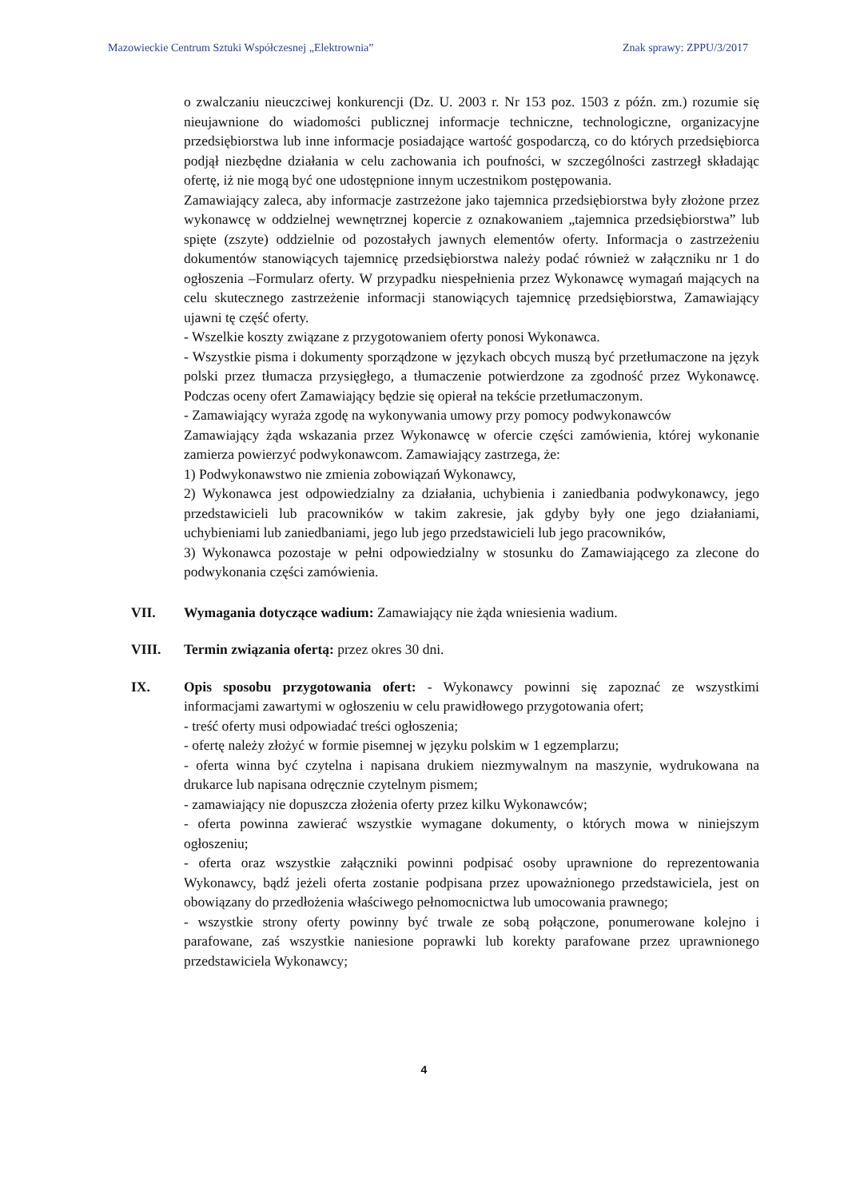Mazowieckie Centrum Sztuki Współczesnej „Elektrownia” Znak sprawy: ZPPU/3/2017
o zwalczaniu nieuczciwej konkurencji (Dz. U. 2003 r. Nr 153 poz. 1503 z późn. zm.) rozumie się nieujawnione do wiadomości publicznej informacje techniczne, technologiczne, organizacyjne przedsiębiorstwa lub inne informacje posiadające wartość gospodarczą, co do których przedsiębiorca podjął niezbędne działania w celu zachowania ich poufności, w szczególności zastrzegł składając ofertę, iż nie mogą być one udostępnione innym uczestnikom postępowania.
Zamawiający zaleca, aby informacje zastrzeżone jako tajemnica przedsiębiorstwa były złożone przez wykonawcę w oddzielnej wewnętrznej kopercie z oznakowaniem „tajemnica przedsiębiorstwa” lub spięte (zszyte) oddzielnie od pozostałych jawnych elementów oferty. Informacja o zastrzeżeniu dokumentów stanowiących tajemnicę przedsiębiorstwa należy podać również w załączniku nr 1 do ogłoszenia –Formularz oferty. W przypadku niespełnienia przez Wykonawcę wymagań mających na celu skutecznego zastrzeżenie informacji stanowiących tajemnicę przedsiębiorstwa, Zamawiający ujawni tę część oferty.
- Wszelkie koszty związane z przygotowaniem oferty ponosi Wykonawca.
- Wszystkie pisma i dokumenty sporządzone w językach obcych muszą być przetłumaczone na język polski przez tłumacza przysięgłego, a tłumaczenie potwierdzone za zgodność przez Wykonawcę. Podczas oceny ofert Zamawiający będzie się opierał na tekście przetłumaczonym.
- Zamawiający wyraża zgodę na wykonywania umowy przy pomocy podwykonawców
Zamawiający żąda wskazania przez Wykonawcę w ofercie części zamówienia, której wykonanie zamierza powierzyć podwykonawcom. Zamawiający zastrzega, że:
1) Podwykonawstwo nie zmienia zobowiązań Wykonawcy,
2) Wykonawca jest odpowiedzialny za działania, uchybienia i zaniedbania podwykonawcy, jego przedstawicieli lub pracowników w takim zakresie, jak gdyby były one jego działaniami, uchybieniami lub zaniedbaniami, jego lub jego przedstawicieli lub jego pracowników,
3) Wykonawca pozostaje w pełni odpowiedzialny w stosunku do Zamawiającego za zlecone do podwykonania części zamówienia.
VII.
Wymagania dotyczące wadium: Zamawiający nie żąda wniesienia wadium.
VIII.
Termin związania ofertą: przez okres 30 dni.
IX.
Opis sposobu przygotowania ofert: - Wykonawcy powinni się zapoznać ze wszystkimi informacjami zawartymi w ogłoszeniu w celu prawidłowego przygotowania ofert;
- treść oferty musi odpowiadać treści ogłoszenia;
- ofertę należy złożyć w formie pisemnej w języku polskim w 1 egzemplarzu;
- oferta winna być czytelna i napisana drukiem niezmywalnym na maszynie, wydrukowana na drukarce lub napisana odręcznie czytelnym pismem;
- zamawiający nie dopuszcza złożenia oferty przez kilku Wykonawców;
- oferta powinna zawierać wszystkie wymagane dokumenty, o których mowa w niniejszym ogłoszeniu;
- oferta oraz wszystkie załączniki powinni podpisać osoby uprawnione do reprezentowania Wykonawcy, bądź jeżeli oferta zostanie podpisana przez upoważnionego przedstawiciela, jest on obowiązany do przedłożenia właściwego pełnomocnictwa lub umocowania prawnego;
- wszystkie strony oferty powinny być trwale ze sobą połączone, ponumerowane kolejno i parafowane, zaś wszystkie naniesione poprawki lub korekty parafowane przez uprawnionego przedstawiciela Wykonawcy;
4